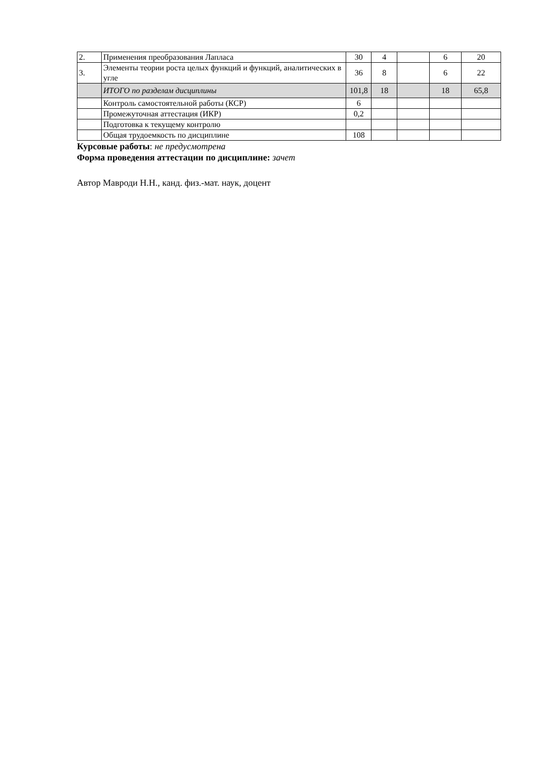| 2. | Применения преобразования Лапласа | 30 | 4 | | 6 | 20 |
| 3. | Элементы теории роста целых функций и функций, аналитических в угле | 36 | 8 | | 6 | 22 |
| | ИТОГО по разделам дисциплины | 101,8 | 18 | | 18 | 65,8 |
| | Контроль самостоятельной работы (КСР) | 6 | | | | |
| | Промежуточная аттестация (ИКР) | 0,2 | | | | |
| | Подготовка к текущему контролю | | | | | |
| | Общая трудоемкость по дисциплине | 108 | | | | |
Курсовые работы: не предусмотрена
Форма проведения аттестации по дисциплине: зачет
Автор Мавроди Н.Н., канд. физ.-мат. наук, доцент